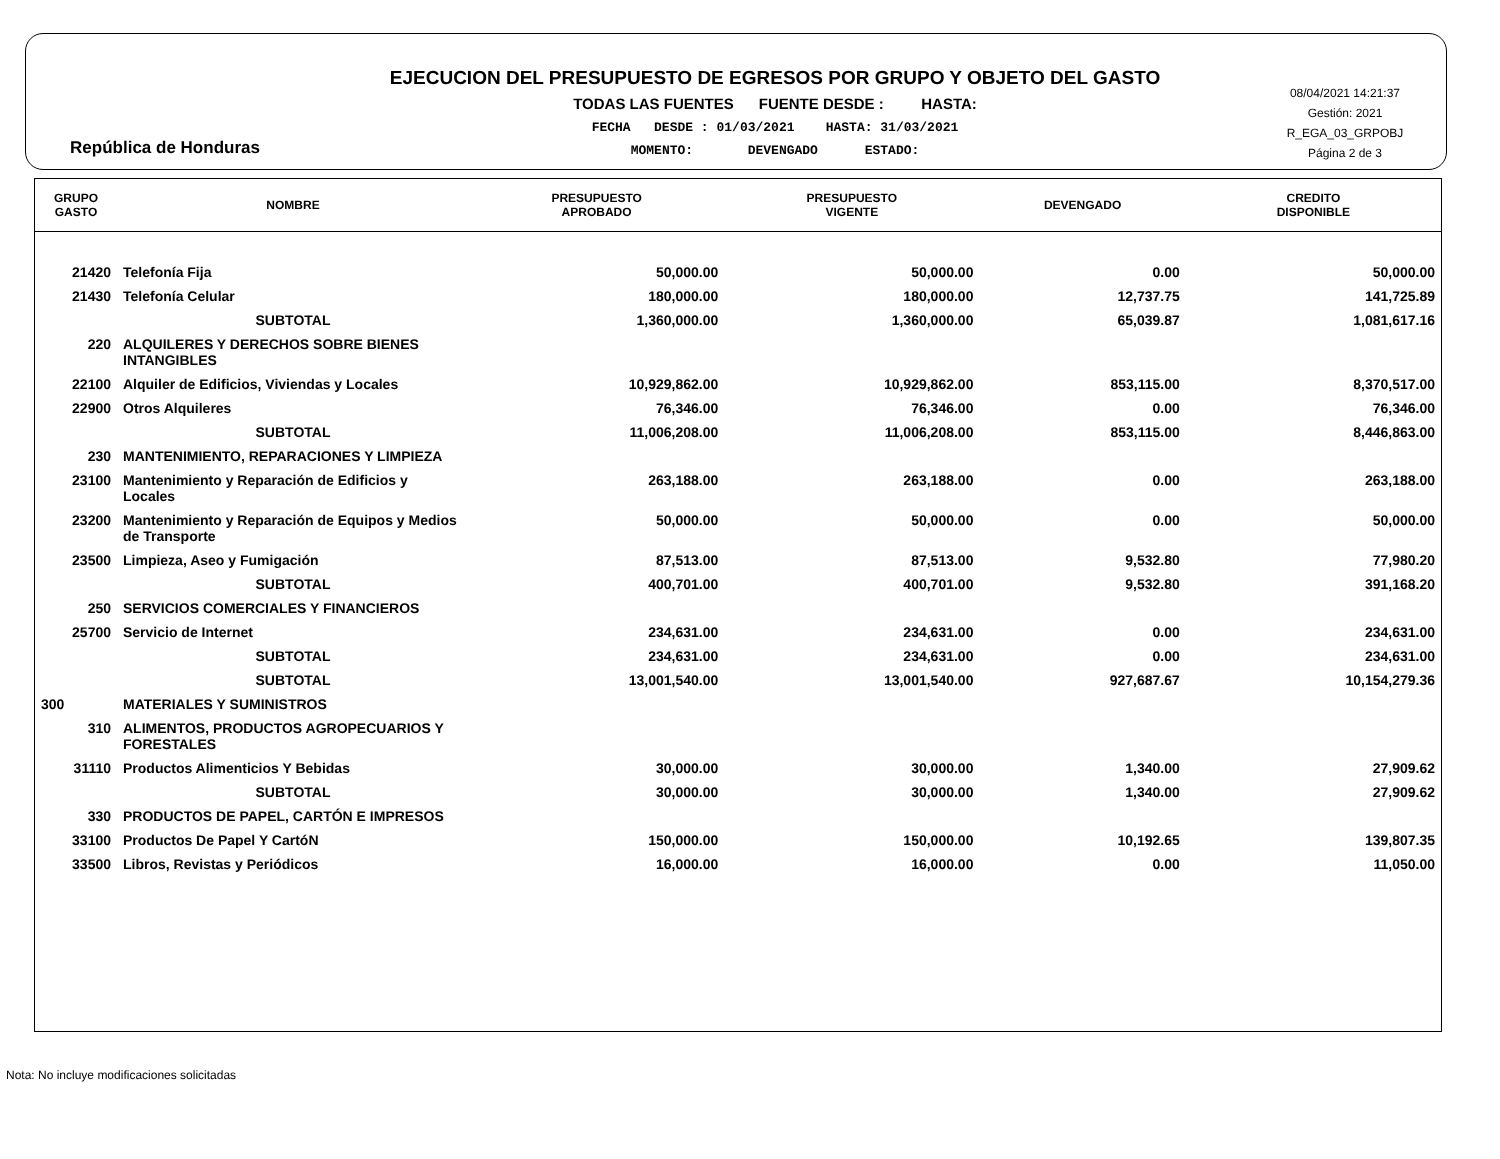República de Honduras
EJECUCION DEL PRESUPUESTO DE EGRESOS POR GRUPO Y OBJETO DEL GASTO
TODAS LAS FUENTES FUENTE DESDE : HASTA:
FECHA DESDE : 01/03/2021 HASTA: 31/03/2021
MOMENTO: DEVENGADO ESTADO:
08/04/2021 14:21:37
Gestión: 2021
R_EGA_03_GRPOBJ
Página 2 de 3
| GRUPO GASTO | NOMBRE | PRESUPUESTO APROBADO | PRESUPUESTO VIGENTE | DEVENGADO | CREDITO DISPONIBLE |
| --- | --- | --- | --- | --- | --- |
| 21420 | Telefonía Fija | 50,000.00 | 50,000.00 | 0.00 | 50,000.00 |
| 21430 | Telefonía Celular | 180,000.00 | 180,000.00 | 12,737.75 | 141,725.89 |
| | SUBTOTAL | 1,360,000.00 | 1,360,000.00 | 65,039.87 | 1,081,617.16 |
| 220 | ALQUILERES Y DERECHOS SOBRE BIENES INTANGIBLES | | | | |
| 22100 | Alquiler de Edificios, Viviendas y Locales | 10,929,862.00 | 10,929,862.00 | 853,115.00 | 8,370,517.00 |
| 22900 | Otros Alquileres | 76,346.00 | 76,346.00 | 0.00 | 76,346.00 |
| | SUBTOTAL | 11,006,208.00 | 11,006,208.00 | 853,115.00 | 8,446,863.00 |
| 230 | MANTENIMIENTO, REPARACIONES Y LIMPIEZA | | | | |
| 23100 | Mantenimiento y Reparación de Edificios y Locales | 263,188.00 | 263,188.00 | 0.00 | 263,188.00 |
| 23200 | Mantenimiento y Reparación de Equipos y Medios de Transporte | 50,000.00 | 50,000.00 | 0.00 | 50,000.00 |
| 23500 | Limpieza, Aseo y Fumigación | 87,513.00 | 87,513.00 | 9,532.80 | 77,980.20 |
| | SUBTOTAL | 400,701.00 | 400,701.00 | 9,532.80 | 391,168.20 |
| 250 | SERVICIOS COMERCIALES Y FINANCIEROS | | | | |
| 25700 | Servicio de Internet | 234,631.00 | 234,631.00 | 0.00 | 234,631.00 |
| | SUBTOTAL | 234,631.00 | 234,631.00 | 0.00 | 234,631.00 |
| | SUBTOTAL | 13,001,540.00 | 13,001,540.00 | 927,687.67 | 10,154,279.36 |
| 300 | MATERIALES Y SUMINISTROS | | | | |
| 310 | ALIMENTOS, PRODUCTOS AGROPECUARIOS Y FORESTALES | | | | |
| 31110 | Productos Alimenticios Y Bebidas | 30,000.00 | 30,000.00 | 1,340.00 | 27,909.62 |
| | SUBTOTAL | 30,000.00 | 30,000.00 | 1,340.00 | 27,909.62 |
| 330 | PRODUCTOS DE PAPEL, CARTÓN E IMPRESOS | | | | |
| 33100 | Productos De Papel Y CartóN | 150,000.00 | 150,000.00 | 10,192.65 | 139,807.35 |
| 33500 | Libros, Revistas y Periódicos | 16,000.00 | 16,000.00 | 0.00 | 11,050.00 |
Nota: No incluye modificaciones solicitadas